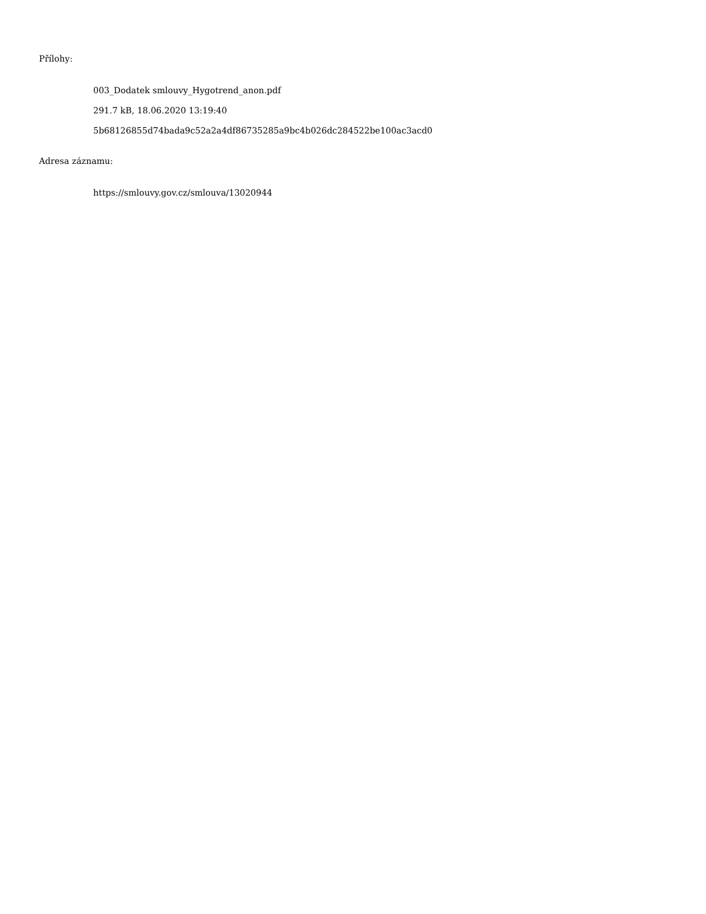Přílohy:
003_Dodatek smlouvy_Hygotrend_anon.pdf
291.7 kB, 18.06.2020 13:19:40
5b68126855d74bada9c52a2a4df86735285a9bc4b026dc284522be100ac3acd0
Adresa záznamu:
https://smlouvy.gov.cz/smlouva/13020944